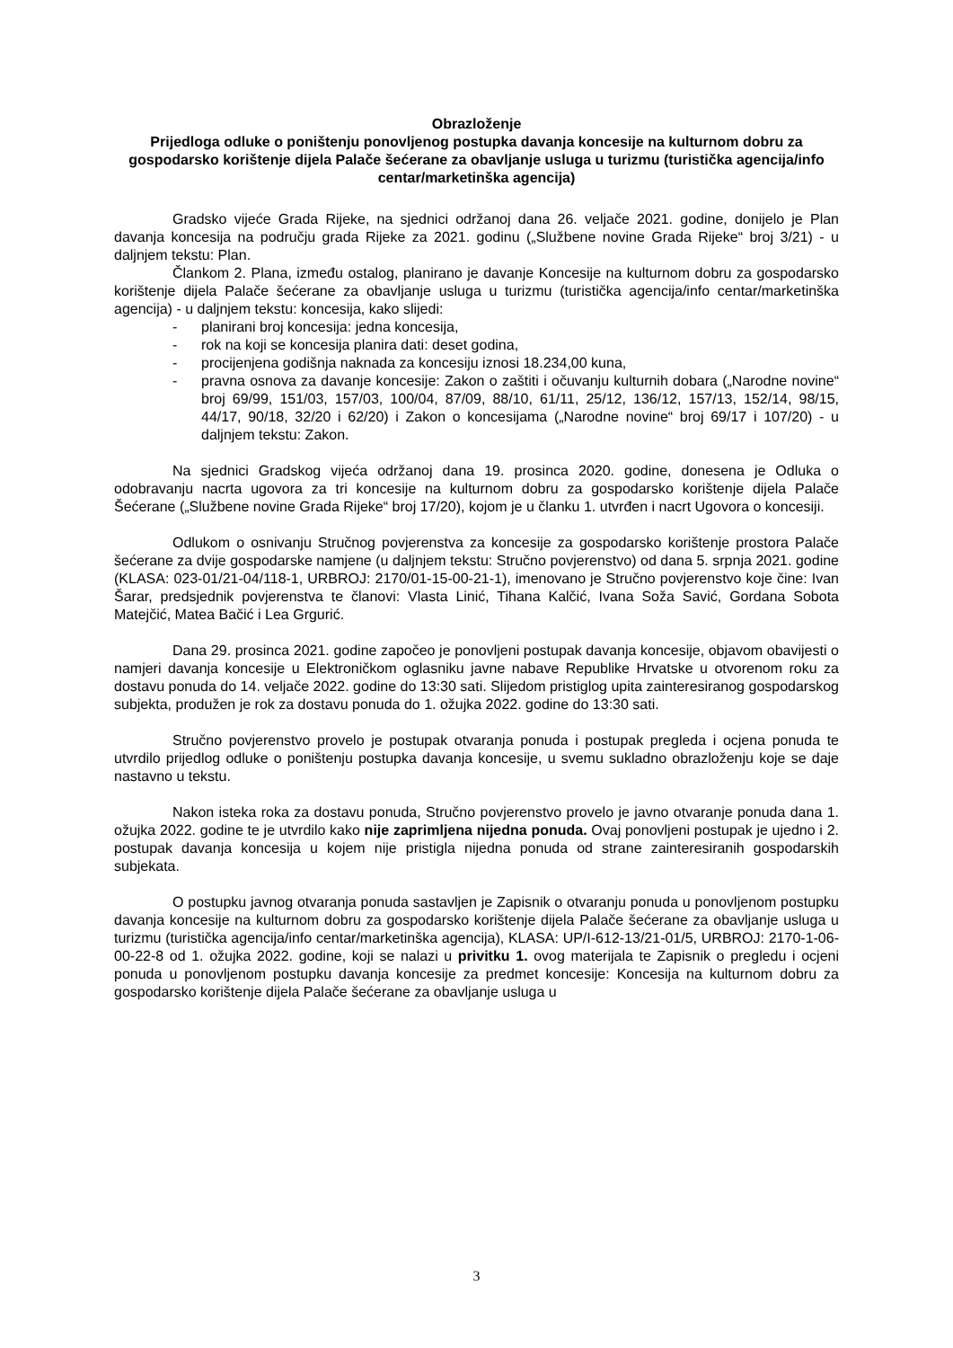Obrazloženje
Prijedloga odluke o poništenju ponovljenog postupka davanja koncesije na kulturnom dobru za gospodarsko korištenje dijela Palače šećerane za obavljanje usluga u turizmu (turistička agencija/info centar/marketinška agencija)
Gradsko vijeće Grada Rijeke, na sjednici održanoj dana 26. veljače 2021. godine, donijelo je Plan davanja koncesija na području grada Rijeke za 2021. godinu („Službene novine Grada Rijeke“ broj 3/21) - u daljnjem tekstu: Plan.
Člankom 2. Plana, između ostalog, planirano je davanje Koncesije na kulturnom dobru za gospodarsko korištenje dijela Palače šećerane za obavljanje usluga u turizmu (turistička agencija/info centar/marketinška agencija) - u daljnjem tekstu: koncesija, kako slijedi:
- planirani broj koncesija: jedna koncesija,
- rok na koji se koncesija planira dati: deset godina,
- procijenjena godišnja naknada za koncesiju iznosi 18.234,00 kuna,
- pravna osnova za davanje koncesije: Zakon o zaštiti i očuvanju kulturnih dobara („Narodne novine“ broj 69/99, 151/03, 157/03, 100/04, 87/09, 88/10, 61/11, 25/12, 136/12, 157/13, 152/14, 98/15, 44/17, 90/18, 32/20 i 62/20) i Zakon o koncesijama („Narodne novine“ broj 69/17 i 107/20) - u daljnjem tekstu: Zakon.
Na sjednici Gradskog vijeća održanoj dana 19. prosinca 2020. godine, donesena je Odluka o odobravanju nacrta ugovora za tri koncesije na kulturnom dobru za gospodarsko korištenje dijela Palače Šećerane („Službene novine Grada Rijeke“ broj 17/20), kojom je u članku 1. utvrđen i nacrt Ugovora o koncesiji.
Odlukom o osnivanju Stručnog povjerenstva za koncesije za gospodarsko korištenje prostora Palače šećerane za dvije gospodarske namjene (u daljnjem tekstu: Stručno povjerenstvo) od dana 5. srpnja 2021. godine (KLASA: 023-01/21-04/118-1, URBROJ: 2170/01-15-00-21-1), imenovano je Stručno povjerenstvo koje čine: Ivan Šarar, predsjednik povjerenstva te članovi: Vlasta Linić, Tihana Kalčić, Ivana Soža Savić, Gordana Sobota Matejčić, Matea Bačić i Lea Grgurić.
Dana 29. prosinca 2021. godine započeo je ponovljeni postupak davanja koncesije, objavom obavijesti o namjeri davanja koncesije u Elektroničkom oglasniku javne nabave Republike Hrvatske u otvorenom roku za dostavu ponuda do 14. veljače 2022. godine do 13:30 sati. Slijedom pristiglog upita zainteresiranog gospodarskog subjekta, produžen je rok za dostavu ponuda do 1. ožujka 2022. godine do 13:30 sati.
Stručno povjerenstvo provelo je postupak otvaranja ponuda i postupak pregleda i ocjena ponuda te utvrdilo prijedlog odluke o poništenju postupka davanja koncesije, u svemu sukladno obrazloženju koje se daje nastavno u tekstu.
Nakon isteka roka za dostavu ponuda, Stručno povjerenstvo provelo je javno otvaranje ponuda dana 1. ožujka 2022. godine te je utvrdilo kako nije zaprimljena nijedna ponuda. Ovaj ponovljeni postupak je ujedno i 2. postupak davanja koncesija u kojem nije pristigla nijedna ponuda od strane zainteresiranih gospodarskih subjekata.
O postupku javnog otvaranja ponuda sastavljen je Zapisnik o otvaranju ponuda u ponovljenom postupku davanja koncesije na kulturnom dobru za gospodarsko korištenje dijela Palače šećerane za obavljanje usluga u turizmu (turistička agencija/info centar/marketinška agencija), KLASA: UP/I-612-13/21-01/5, URBROJ: 2170-1-06-00-22-8 od 1. ožujka 2022. godine, koji se nalazi u privitku 1. ovog materijala te Zapisnik o pregledu i ocjeni ponuda u ponovljenom postupku davanja koncesije za predmet koncesije: Koncesija na kulturnom dobru za gospodarsko korištenje dijela Palače šećerane za obavljanje usluga u
3